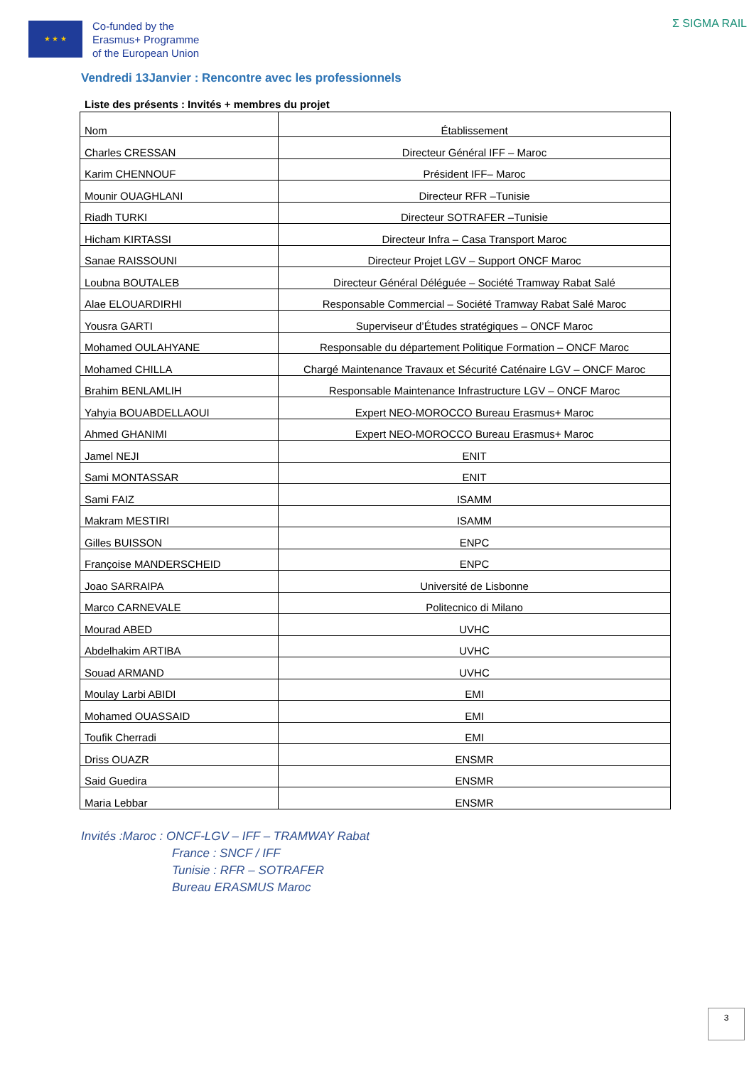★ ★ ★
Co-funded by the
Erasmus+ Programme
of the European Union
Σ SIGMA RAIL
Vendredi 13Janvier : Rencontre avec les professionnels
Liste des présents : Invités + membres du projet
| Nom | Établissement |
| Charles CRESSAN | Directeur Général IFF – Maroc |
| Karim CHENNOUF | Président IFF– Maroc |
| Mounir OUAGHLANI | Directeur RFR –Tunisie |
| Riadh TURKI | Directeur SOTRAFER –Tunisie |
| Hicham KIRTASSI | Directeur Infra – Casa Transport Maroc |
| Sanae RAISSOUNI | Directeur Projet LGV – Support ONCF Maroc |
| Loubna BOUTALEB | Directeur Général Déléguée – Société Tramway Rabat Salé |
| Alae ELOUARDIRHI | Responsable Commercial – Société Tramway Rabat Salé Maroc |
| Yousra GARTI | Superviseur d’Études stratégiques – ONCF Maroc |
| Mohamed OULAHYANE | Responsable du département Politique Formation – ONCF Maroc |
| Mohamed CHILLA | Chargé Maintenance Travaux et Sécurité Caténaire LGV – ONCF Maroc |
| Brahim BENLAMLIH | Responsable Maintenance Infrastructure LGV – ONCF Maroc |
| Yahyia BOUABDELLAOUI | Expert NEO-MOROCCO Bureau Erasmus+ Maroc |
| Ahmed GHANIMI | Expert NEO-MOROCCO Bureau Erasmus+ Maroc |
| Jamel NEJI | ENIT |
| Sami MONTASSAR | ENIT |
| Sami FAIZ | ISAMM |
| Makram MESTIRI | ISAMM |
| Gilles BUISSON | ENPC |
| Françoise MANDERSCHEID | ENPC |
| Joao SARRAIPA | Université de Lisbonne |
| Marco CARNEVALE | Politecnico di Milano |
| Mourad ABED | UVHC |
| Abdelhakim ARTIBA | UVHC |
| Souad ARMAND | UVHC |
| Moulay Larbi ABIDI | EMI |
| Mohamed OUASSAID | EMI |
| Toufik Cherradi | EMI |
| Driss OUAZR | ENSMR |
| Said Guedira | ENSMR |
| Maria Lebbar | ENSMR |
Invités :Maroc : ONCF-LGV – IFF – TRAMWAY Rabat
France : SNCF / IFF
Tunisie : RFR – SOTRAFER
Bureau ERASMUS Maroc
3